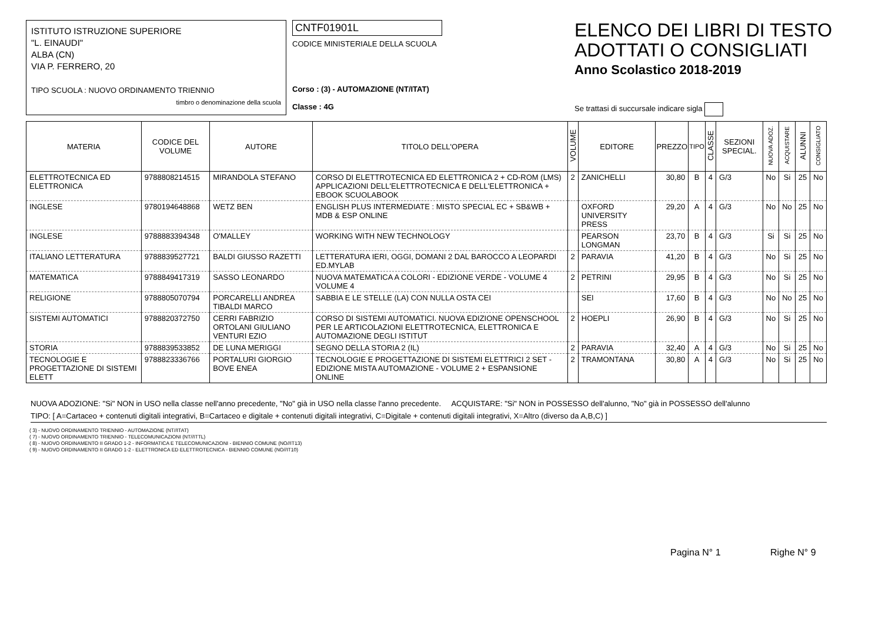ISTITUTO ISTRUZIONE SUPERIORE
"L. EINAUDI"
ALBA (CN)
VIA P. FERRERO, 20
TIPO SCUOLA : NUOVO ORDINAMENTO TRIENNIO
timbro o denominazione della scuola
CNTF01901L
CODICE MINISTERIALE DELLA SCUOLA
Corso : (3) - AUTOMAZIONE (NT/ITAT)
Classe : 4G
ELENCO DEI LIBRI DI TESTO
ADOTTATI O CONSIGLIATI
Anno Scolastico 2018-2019
Se trattasi di succursale indicare sigla
| MATERIA | CODICE DEL VOLUME | AUTORE | TITOLO DELL'OPERA | VOLUME | EDITORE | PREZZO | TIPO | CLASSE | SEZIONI SPECIAL. | NUOVA ADOZ. | ACQUISTARE | ALUNNI | CONSIGLIATO |
| --- | --- | --- | --- | --- | --- | --- | --- | --- | --- | --- | --- | --- | --- |
| ELETTROTECNICA ED ELETTRONICA | 9788808214515 | MIRANDOLA STEFANO | CORSO DI ELETTROTECNICA ED ELETTRONICA 2 + CD-ROM (LMS) APPLICAZIONI DELL'ELETTROTECNICA E DELL'ELETTRONICA + EBOOK SCUOLABOOK | 2 | ZANICHELLI | 30,80 | B | 4 | G/3 | No | Si | 25 | No |
| INGLESE | 9780194648868 | WETZ BEN | ENGLISH PLUS INTERMEDIATE : MISTO SPECIAL EC + SB&WB + MDB & ESP ONLINE | | OXFORD UNIVERSITY PRESS | 29,20 | A | 4 | G/3 | No | No | 25 | No |
| INGLESE | 9788883394348 | O'MALLEY | WORKING WITH NEW TECHNOLOGY | | PEARSON LONGMAN | 23,70 | B | 4 | G/3 | Si | Si | 25 | No |
| ITALIANO LETTERATURA | 9788839527721 | BALDI GIUSSO RAZETTI | LETTERATURA IERI, OGGI, DOMANI 2 DAL BAROCCO A LEOPARDI ED.MYLAB | 2 | PARAVIA | 41,20 | B | 4 | G/3 | No | Si | 25 | No |
| MATEMATICA | 9788849417319 | SASSO LEONARDO | NUOVA MATEMATICA A COLORI - EDIZIONE VERDE - VOLUME 4 VOLUME 4 | 2 | PETRINI | 29,95 | B | 4 | G/3 | No | Si | 25 | No |
| RELIGIONE | 9788805070794 | PORCARELLI ANDREA TIBALDI MARCO | SABBIA E LE STELLE (LA) CON NULLA OSTA CEI | | SEI | 17,60 | B | 4 | G/3 | No | No | 25 | No |
| SISTEMI AUTOMATICI | 9788820372750 | CERRI FABRIZIO ORTOLANI GIULIANO VENTURI EZIO | CORSO DI SISTEMI AUTOMATICI. NUOVA EDIZIONE OPENSCHOOL PER LE ARTICOLAZIONI ELETTROTECNICA, ELETTRONICA E AUTOMAZIONE DEGLI ISTITUT | 2 | HOEPLI | 26,90 | B | 4 | G/3 | No | Si | 25 | No |
| STORIA | 9788839533852 | DE LUNA MERIGGI | SEGNO DELLA STORIA 2 (IL) | 2 | PARAVIA | 32,40 | A | 4 | G/3 | No | Si | 25 | No |
| TECNOLOGIE E PROGETTAZIONE DI SISTEMI ELETT | 9788823336766 | PORTALURI GIORGIO BOVE ENEA | TECNOLOGIE E PROGETTAZIONE DI SISTEMI ELETTRICI 2 SET - EDIZIONE MISTA AUTOMAZIONE - VOLUME 2 + ESPANSIONE ONLINE | 2 | TRAMONTANA | 30,80 | A | 4 | G/3 | No | Si | 25 | No |
NUOVA ADOZIONE: "Si" NON in USO nella classe nell'anno precedente, "No" già in USO nella classe l'anno precedente. ACQUISTARE: "Si" NON in POSSESSO dell'alunno, "No" già in POSSESSO dell'alunno
TIPO: [ A=Cartaceo + contenuti digitali integrativi, B=Cartaceo e digitale + contenuti digitali integrativi, C=Digitale + contenuti digitali integrativi, X=Altro (diverso da A,B,C) ]
( 3) - NUOVO ORDINAMENTO TRIENNIO - AUTOMAZIONE (NT//ITAT)
( 7) - NUOVO ORDINAMENTO TRIENNIO - TELECOMUNICAZIONI (NT//ITTL)
( 8) - NUOVO ORDINAMENTO II GRADO 1-2 - INFORMATICA E TELECOMUNICAZIONI - BIENNIO COMUNE (NO//IT13)
( 9) - NUOVO ORDINAMENTO II GRADO 1-2 - ELETTRONICA ED ELETTROTECNICA - BIENNIO COMUNE (NO//IT10)
Pagina N° 1 Righe N° 9